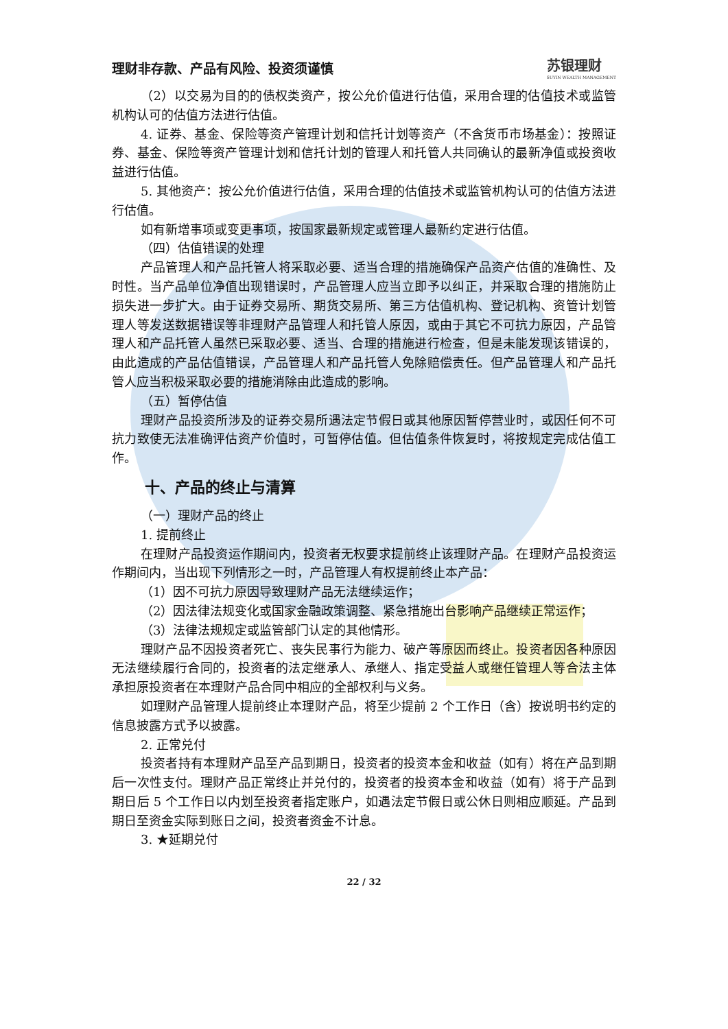理财非存款、产品有风险、投资须谨慎 苏银理财
SUYIN WEALTH MANAGEMENT
（2）以交易为目的的债权类资产，按公允价值进行估值，采用合理的估值技术或监管机构认可的估值方法进行估值。
4. 证券、基金、保险等资产管理计划和信托计划等资产（不含货币市场基金）：按照证券、基金、保险等资产管理计划和信托计划的管理人和托管人共同确认的最新净值或投资收益进行估值。
5. 其他资产：按公允价值进行估值，采用合理的估值技术或监管机构认可的估值方法进行估值。
如有新增事项或变更事项，按国家最新规定或管理人最新约定进行估值。
（四）估值错误的处理
产品管理人和产品托管人将采取必要、适当合理的措施确保产品资产估值的准确性、及时性。当产品单位净值出现错误时，产品管理人应当立即予以纠正，并采取合理的措施防止损失进一步扩大。由于证券交易所、期货交易所、第三方估值机构、登记机构、资管计划管理人等发送数据错误等非理财产品管理人和托管人原因，或由于其它不可抗力原因，产品管理人和产品托管人虽然已采取必要、适当、合理的措施进行检查，但是未能发现该错误的，由此造成的产品估值错误，产品管理人和产品托管人免除赔偿责任。但产品管理人和产品托管人应当积极采取必要的措施消除由此造成的影响。
（五）暂停估值
理财产品投资所涉及的证券交易所遇法定节假日或其他原因暂停营业时，或因任何不可抗力致使无法准确评估资产价值时，可暂停估值。但估值条件恢复时，将按规定完成估值工作。
十、产品的终止与清算
（一）理财产品的终止
1. 提前终止
在理财产品投资运作期间内，投资者无权要求提前终止该理财产品。在理财产品投资运作期间内，当出现下列情形之一时，产品管理人有权提前终止本产品：
（1）因不可抗力原因导致理财产品无法继续运作；
（2）因法律法规变化或国家金融政策调整、紧急措施出台影响产品继续正常运作；
（3）法律法规规定或监管部门认定的其他情形。
理财产品不因投资者死亡、丧失民事行为能力、破产等原因而终止。投资者因各种原因无法继续履行合同的，投资者的法定继承人、承继人、指定受益人或继任管理人等合法主体承担原投资者在本理财产品合同中相应的全部权利与义务。
如理财产品管理人提前终止本理财产品，将至少提前 2 个工作日（含）按说明书约定的信息披露方式予以披露。
2. 正常兑付
投资者持有本理财产品至产品到期日，投资者的投资本金和收益（如有）将在产品到期后一次性支付。理财产品正常终止并兑付的，投资者的投资本金和收益（如有）将于产品到期日后 5 个工作日以内划至投资者指定账户，如遇法定节假日或公休日则相应顺延。产品到期日至资金实际到账日之间，投资者资金不计息。
3. ★延期兑付
22 / 32